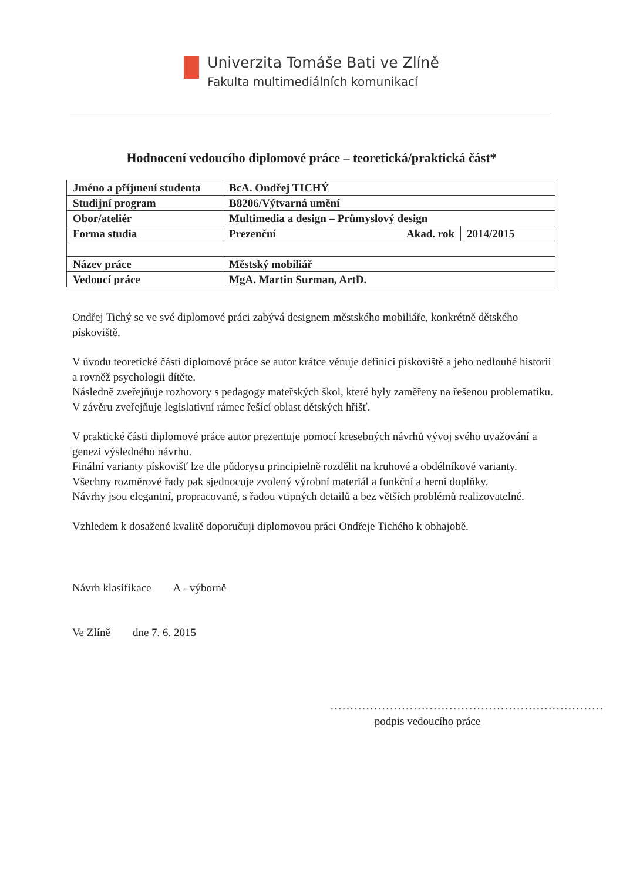Univerzita Tomáše Bati ve Zlíně
Fakulta multimediálních komunikací
Hodnocení vedoucího diplomové práce – teoretická/praktická část*
| Jméno a příjmení studenta | BcA. Ondřej TICHÝ | |
| Studijní program | B8206/Výtvarná umění | |
| Obor/ateliér | Multimedia a design – Průmyslový design | |
| Forma studia | Prezenční Akad. rok | 2014/2015 |
| Název práce | Městský mobiliář | |
| Vedoucí práce | MgA. Martin Surman, ArtD. | |
Ondřej Tichý se ve své diplomové práci zabývá designem městského mobiliáře, konkrétně dětského pískoviště.
V úvodu teoretické části diplomové práce se autor krátce věnuje definici pískoviště a jeho nedlouhé historii a rovněž psychologii dítěte.
Následně zveřejňuje rozhovory s pedagogy mateřských škol, které byly zaměřeny na řešenou problematiku.
V závěru zveřejňuje legislativní rámec řešící oblast dětských hřišť.
V praktické části diplomové práce autor prezentuje pomocí kresebných návrhů vývoj svého uvažování a genezi výsledného návrhu.
Finální varianty pískovišť lze dle půdorysu principielně rozdělit na kruhové a obdélníkové varianty.
Všechny rozměrové řady pak sjednocuje zvolený výrobní materiál a funkční a herní doplňky.
Návrhy jsou elegantní, propracované, s řadou vtipných detailů a bez větších problémů realizovatelné.
Vzhledem k dosažené kvalitě doporučuji diplomovou práci Ondřeje Tichého k obhajobě.
Návrh klasifikace A - výborně
Ve Zlíně dne 7. 6. 2015
.....................................................................
podpis vedoucího práce